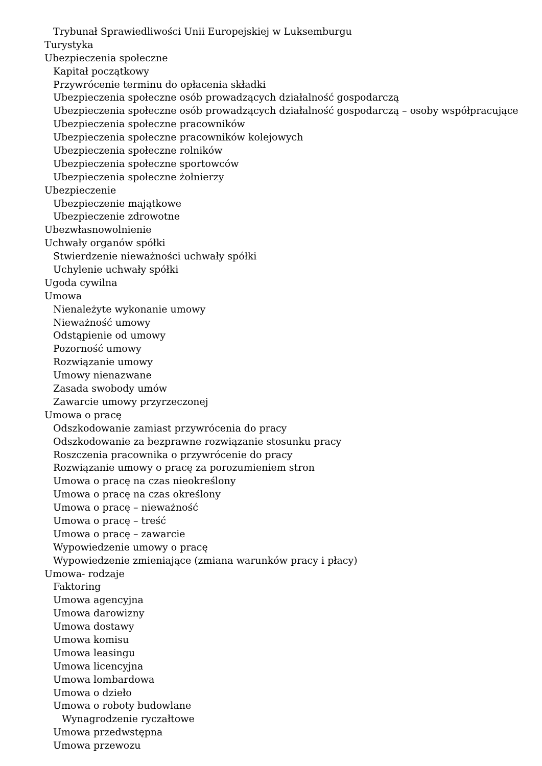Trybunał Sprawiedliwości Unii Europejskiej w Luksemburgu
Turystyka
Ubezpieczenia społeczne
Kapitał początkowy
Przywrócenie terminu do opłacenia składki
Ubezpieczenia społeczne osób prowadzących działalność gospodarczą
Ubezpieczenia społeczne osób prowadzących działalność gospodarczą – osoby współpracujące
Ubezpieczenia społeczne pracowników
Ubezpieczenia społeczne pracowników kolejowych
Ubezpieczenia społeczne rolników
Ubezpieczenia społeczne sportowców
Ubezpieczenia społeczne żołnierzy
Ubezpieczenie
Ubezpieczenie majątkowe
Ubezpieczenie zdrowotne
Ubezwłasnowolnienie
Uchwały organów spółki
Stwierdzenie nieważności uchwały spółki
Uchylenie uchwały spółki
Ugoda cywilna
Umowa
Nienależyte wykonanie umowy
Nieważność umowy
Odstąpienie od umowy
Pozorność umowy
Rozwiązanie umowy
Umowy nienazwane
Zasada swobody umów
Zawarcie umowy przyrzeczonej
Umowa o pracę
Odszkodowanie zamiast przywrócenia do pracy
Odszkodowanie za bezprawne rozwiązanie stosunku pracy
Roszczenia pracownika o przywrócenie do pracy
Rozwiązanie umowy o pracę za porozumieniem stron
Umowa o pracę na czas nieokreślony
Umowa o pracę na czas określony
Umowa o pracę – nieważność
Umowa o pracę – treść
Umowa o pracę – zawarcie
Wypowiedzenie umowy o pracę
Wypowiedzenie zmieniające (zmiana warunków pracy i płacy)
Umowa- rodzaje
Faktoring
Umowa agencyjna
Umowa darowizny
Umowa dostawy
Umowa komisu
Umowa leasingu
Umowa licencyjna
Umowa lombardowa
Umowa o dzieło
Umowa o roboty budowlane
Wynagrodzenie ryczałtowe
Umowa przedwstępna
Umowa przewozu